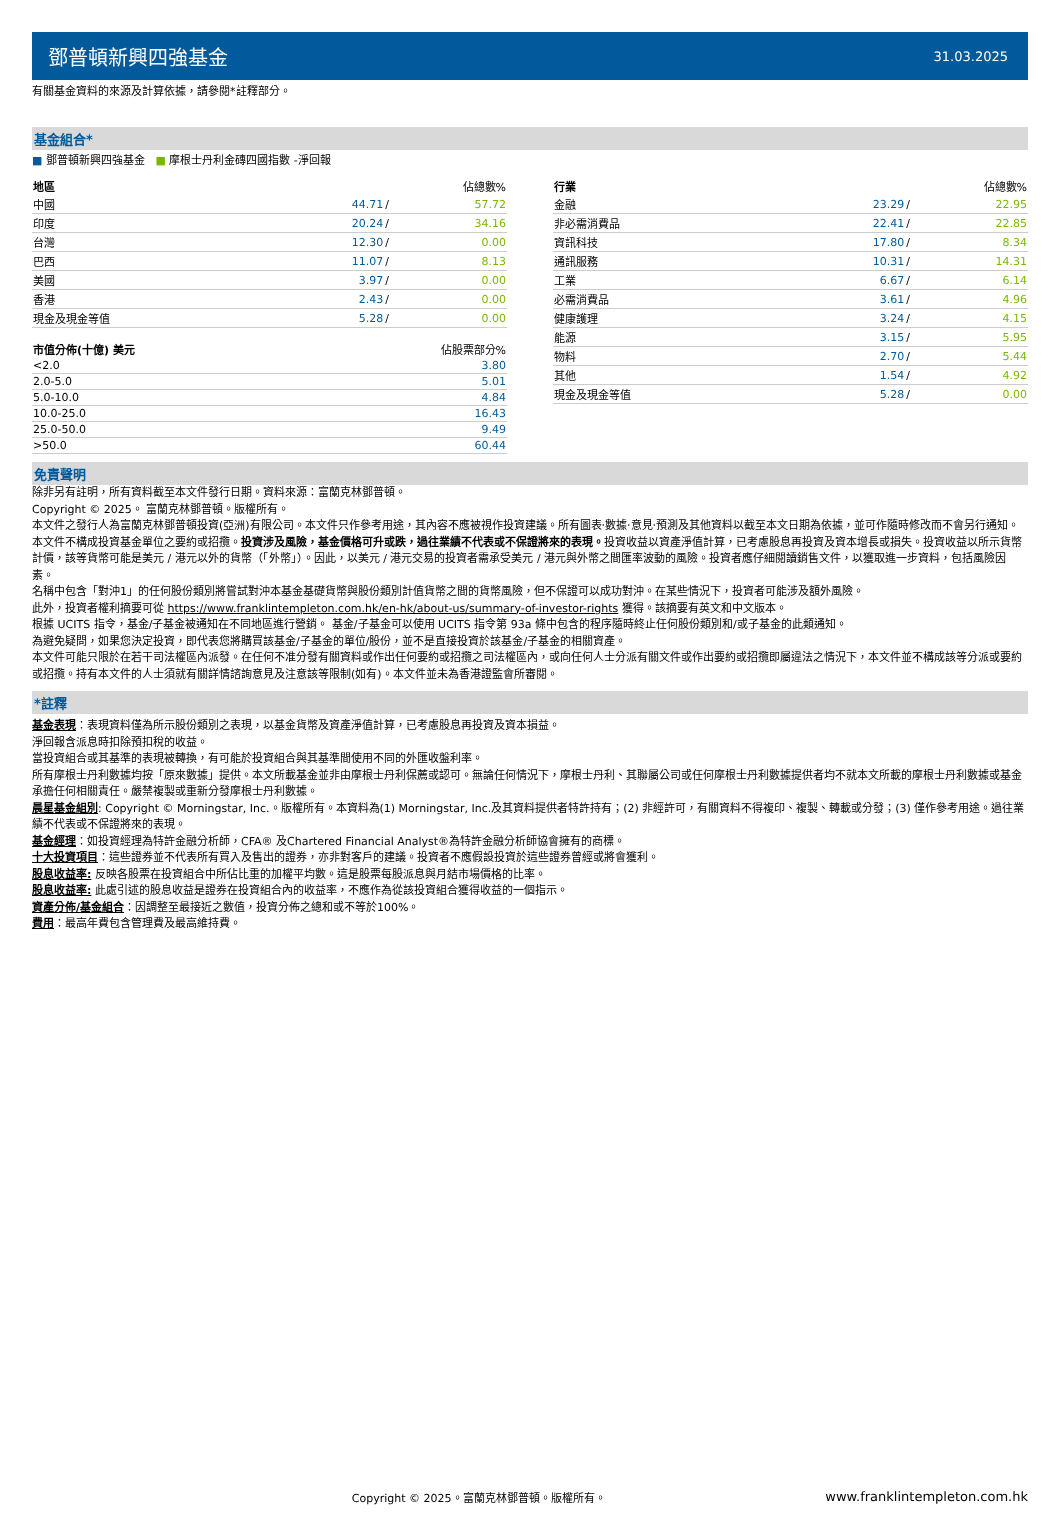鄧普頓新興四強基金
31.03.2025
有關基金資料的來源及計算依據，請參閱*註釋部分。
基金組合*
■ 鄧普頓新興四強基金 ■ 摩根士丹利金磚四國指數 -淨回報
| 地區 | 佔總數% | | |
| --- | --- | --- | --- |
| 中國 | 44.71 | / | 57.72 |
| 印度 | 20.24 | / | 34.16 |
| 台灣 | 12.30 | / | 0.00 |
| 巴西 | 11.07 | / | 8.13 |
| 美國 | 3.97 | / | 0.00 |
| 香港 | 2.43 | / | 0.00 |
| 現金及現金等值 | 5.28 | / | 0.00 |
| 市值分佈(十億) 美元 | 佔股票部分% |
| --- | --- |
| <2.0 | 3.80 |
| 2.0-5.0 | 5.01 |
| 5.0-10.0 | 4.84 |
| 10.0-25.0 | 16.43 |
| 25.0-50.0 | 9.49 |
| >50.0 | 60.44 |
| 行業 | 佔總數% | | |
| --- | --- | --- | --- |
| 金融 | 23.29 | / | 22.95 |
| 非必需消費品 | 22.41 | / | 22.85 |
| 資訊科技 | 17.80 | / | 8.34 |
| 通訊服務 | 10.31 | / | 14.31 |
| 工業 | 6.67 | / | 6.14 |
| 必需消費品 | 3.61 | / | 4.96 |
| 健康護理 | 3.24 | / | 4.15 |
| 能源 | 3.15 | / | 5.95 |
| 物料 | 2.70 | / | 5.44 |
| 其他 | 1.54 | / | 4.92 |
| 現金及現金等值 | 5.28 | / | 0.00 |
免責聲明
除非另有註明，所有資料截至本文件發行日期。資料來源：富蘭克林鄧普頓。
Copyright © 2025。 富蘭克林鄧普頓。版權所有。
本文件之發行人為富蘭克林鄧普頓投資(亞洲)有限公司。本文件只作參考用途，其內容不應被視作投資建議。所有圖表‧數據‧意見‧預測及其他資料以截至本文日期為依據，並可作隨時修改而不會另行通知。本文件不構成投資基金單位之要約或招攬。投資涉及風險，基金價格可升或跌，過往業績不代表或不保證將來的表現。投資收益以資產淨值計算，已考慮股息再投資及資本增長或損失。投資收益以所示貨幣計價，該等貨幣可能是美元 / 港元以外的貨幣（「外幣」）。因此，以美元 / 港元交易的投資者需承受美元 / 港元與外幣之間匯率波動的風險。投資者應仔細閱讀銷售文件，以獲取進一步資料，包括風險因素。
名稱中包含「對沖1」的任何股份類別將嘗試對沖本基金基礎貨幣與股份類別計值貨幣之間的貨幣風險，但不保證可以成功對沖。在某些情況下，投資者可能涉及額外風險。
此外，投資者權利摘要可從 https://www.franklintempleton.com.hk/en-hk/about-us/summary-of-investor-rights 獲得。該摘要有英文和中文版本。
根據 UCITS 指令，基金/子基金被通知在不同地區進行營銷。 基金/子基金可以使用 UCITS 指令第 93a 條中包含的程序隨時終止任何股份類別和/或子基金的此類通知。
為避免疑問，如果您決定投資，即代表您將購買該基金/子基金的單位/股份，並不是直接投資於該基金/子基金的相關資產。
本文件可能只限於在若干司法權區內派發。在任何不准分發有關資料或作出任何要約或招攬之司法權區內，或向任何人士分派有關文件或作出要約或招攬即屬違法之情況下，本文件並不構成該等分派或要約或招攬。持有本文件的人士須就有關詳情諮詢意見及注意該等限制(如有)。本文件並未為香港證監會所審閱。
*註釋
基金表現：表現資料僅為所示股份類別之表現，以基金貨幣及資產淨值計算，已考慮股息再投資及資本損益。
淨回報含派息時扣除預扣稅的收益。
當投資組合或其基準的表現被轉換，有可能於投資組合與其基準間使用不同的外匯收盤利率。
所有摩根士丹利數據均按「原來數據」提供。本文所載基金並非由摩根士丹利保薦或認可。無論任何情況下，摩根士丹利、其聯屬公司或任何摩根士丹利數據提供者均不就本文所載的摩根士丹利數據或基金承擔任何相關責任。嚴禁複製或重新分發摩根士丹利數據。
晨星基金組別: Copyright © Morningstar, Inc.。版權所有。本資料為(1) Morningstar, Inc.及其資料提供者特許持有；(2) 非經許可，有關資料不得複印、複製、轉載或分發；(3) 僅作參考用途。過往業績不代表或不保證將來的表現。
基金經理：如投資經理為特許金融分析師，CFA® 及Chartered Financial Analyst®為特許金融分析師協會擁有的商標。
十大投資項目：這些證券並不代表所有買入及售出的證券，亦非對客戶的建議。投資者不應假設投資於這些證券曾經或將會獲利。
股息收益率: 反映各股票在投資組合中所佔比重的加權平均數。這是股票每股派息與月結市場價格的比率。
股息收益率: 此處引述的股息收益是證券在投資組合內的收益率，不應作為從該投資組合獲得收益的一個指示。
資產分佈/基金組合：因調整至最接近之數值，投資分佈之總和或不等於100%。
費用：最高年費包含管理費及最高維持費。
Copyright © 2025。富蘭克林鄧普頓。版權所有。 www.franklintempleton.com.hk